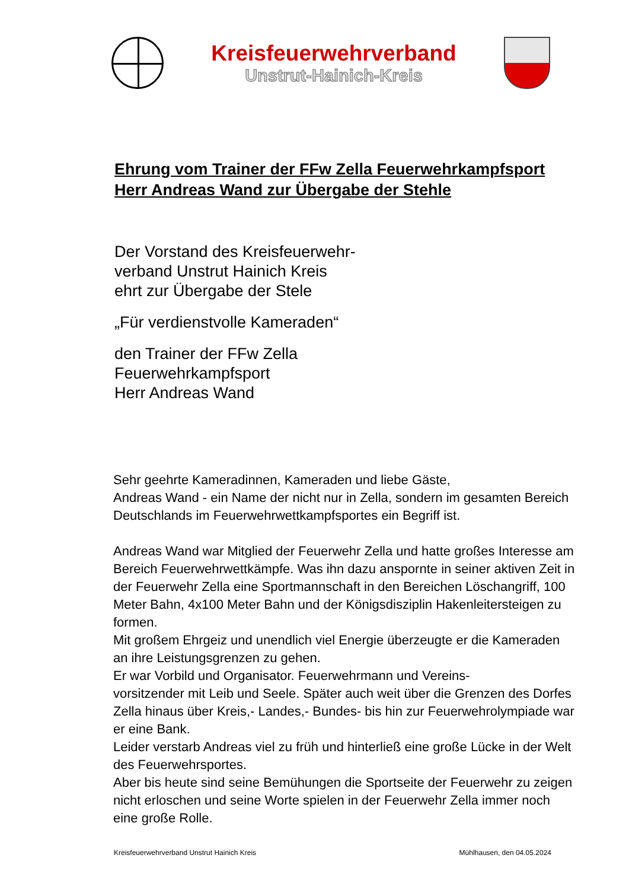Kreisfeuerwehrverband
Unstrut-Hainich-Kreis
Ehrung vom Trainer der FFw Zella Feuerwehrkampfsport
Herr Andreas Wand zur Übergabe der Stehle
Der Vorstand des Kreisfeuerwehr-
verband Unstrut Hainich Kreis
ehrt zur Übergabe der Stele
„Für verdienstvolle Kameraden“
den Trainer der FFw Zella
Feuerwehrkampfsport
Herr Andreas Wand
Sehr geehrte Kameradinnen, Kameraden und liebe Gäste,
Andreas Wand - ein Name der nicht nur in Zella, sondern im gesamten Bereich Deutschlands im Feuerwehrwettkampfsportes ein Begriff ist.
Andreas Wand war Mitglied der Feuerwehr Zella und hatte großes Interesse am Bereich Feuerwehrwettkämpfe. Was ihn dazu anspornte in seiner aktiven Zeit in der Feuerwehr Zella eine Sportmannschaft in den Bereichen Löschangriff, 100 Meter Bahn, 4x100 Meter Bahn und der Königsdisziplin Hakenleitersteigen zu formen.
Mit großem Ehrgeiz und unendlich viel Energie überzeugte er die Kameraden an ihre Leistungsgrenzen zu gehen.
Er war Vorbild und Organisator. Feuerwehrmann und Vereins-
vorsitzender mit Leib und Seele. Später auch weit über die Grenzen des Dorfes Zella hinaus über Kreis,- Landes,- Bundes- bis hin zur Feuerwehrolympiade war er eine Bank.
Leider verstarb Andreas viel zu früh und hinterließ eine große Lücke in der Welt des Feuerwehrsportes.
Aber bis heute sind seine Bemühungen die Sportseite der Feuerwehr zu zeigen nicht erloschen und seine Worte spielen in der Feuerwehr Zella immer noch eine große Rolle.
Kreisfeuerwehrverband Unstrut Hainich Kreis Mühlhausen, den 04.05.2024